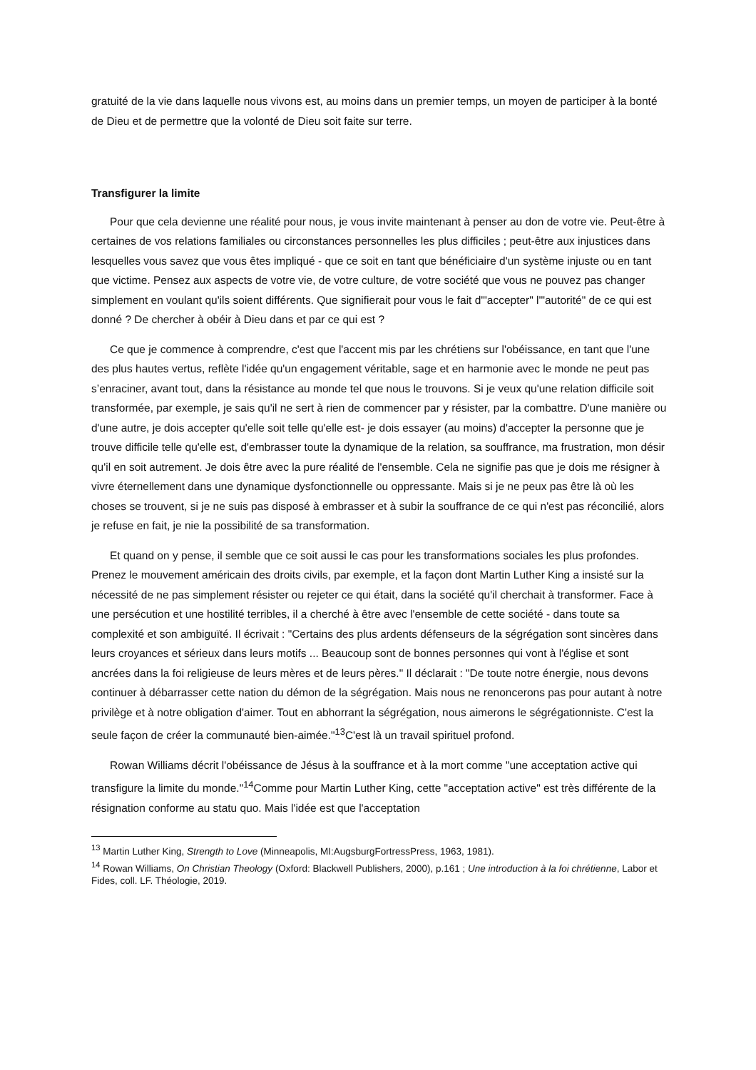gratuité de la vie dans laquelle nous vivons est, au moins dans un premier temps, un moyen de participer à la bonté de Dieu et de permettre que la volonté de Dieu soit faite sur terre.
Transfigurer la limite
Pour que cela devienne une réalité pour nous, je vous invite maintenant à penser au don de votre vie. Peut-être à certaines de vos relations familiales ou circonstances personnelles les plus difficiles ; peut-être aux injustices dans lesquelles vous savez que vous êtes impliqué - que ce soit en tant que bénéficiaire d'un système injuste ou en tant que victime. Pensez aux aspects de votre vie, de votre culture, de votre société que vous ne pouvez pas changer simplement en voulant qu'ils soient différents. Que signifierait pour vous le fait d'"accepter" l'"autorité" de ce qui est donné ? De chercher à obéir à Dieu dans et par ce qui est ?
Ce que je commence à comprendre, c'est que l'accent mis par les chrétiens sur l'obéissance, en tant que l'une des plus hautes vertus, reflète l'idée qu'un engagement véritable, sage et en harmonie avec le monde ne peut pas s’enraciner, avant tout, dans la résistance au monde tel que nous le trouvons. Si je veux qu'une relation difficile soit transformée, par exemple, je sais qu'il ne sert à rien de commencer par y résister, par la combattre. D'une manière ou d'une autre, je dois accepter qu'elle soit telle qu'elle est- je dois essayer (au moins) d'accepter la personne que je trouve difficile telle qu'elle est, d'embrasser toute la dynamique de la relation, sa souffrance, ma frustration, mon désir qu'il en soit autrement. Je dois être avec la pure réalité de l'ensemble. Cela ne signifie pas que je dois me résigner à vivre éternellement dans une dynamique dysfonctionnelle ou oppressante. Mais si je ne peux pas être là où les choses se trouvent, si je ne suis pas disposé à embrasser et à subir la souffrance de ce qui n'est pas réconcilié, alors je refuse en fait, je nie la possibilité de sa transformation.
Et quand on y pense, il semble que ce soit aussi le cas pour les transformations sociales les plus profondes. Prenez le mouvement américain des droits civils, par exemple, et la façon dont Martin Luther King a insisté sur la nécessité de ne pas simplement résister ou rejeter ce qui était, dans la société qu'il cherchait à transformer. Face à une persécution et une hostilité terribles, il a cherché à être avec l'ensemble de cette société - dans toute sa complexité et son ambiguïté. Il écrivait : "Certains des plus ardents défenseurs de la ségrégation sont sincères dans leurs croyances et sérieux dans leurs motifs ... Beaucoup sont de bonnes personnes qui vont à l'église et sont ancrées dans la foi religieuse de leurs mères et de leurs pères." Il déclarait : "De toute notre énergie, nous devons continuer à débarrasser cette nation du démon de la ségrégation. Mais nous ne renoncerons pas pour autant à notre privilège et à notre obligation d'aimer. Tout en abhorrant la ségrégation, nous aimerons le ségrégationniste. C'est la seule façon de créer la communauté bien-aimée."<sup>13</sup>C'est là un travail spirituel profond.
Rowan Williams décrit l'obéissance de Jésus à la souffrance et à la mort comme "une acceptation active qui transfigure la limite du monde."<sup>14</sup>Comme pour Martin Luther King, cette "acceptation active" est très différente de la résignation conforme au statu quo. Mais l'idée est que l'acceptation
<sup>13</sup> Martin Luther King, Strength to Love (Minneapolis, MI:AugsburgFortressPress, 1963, 1981).
<sup>14</sup> Rowan Williams, On Christian Theology (Oxford: Blackwell Publishers, 2000), p.161 ; Une introduction à la foi chrétienne, Labor et Fides, coll. LF. Théologie, 2019.